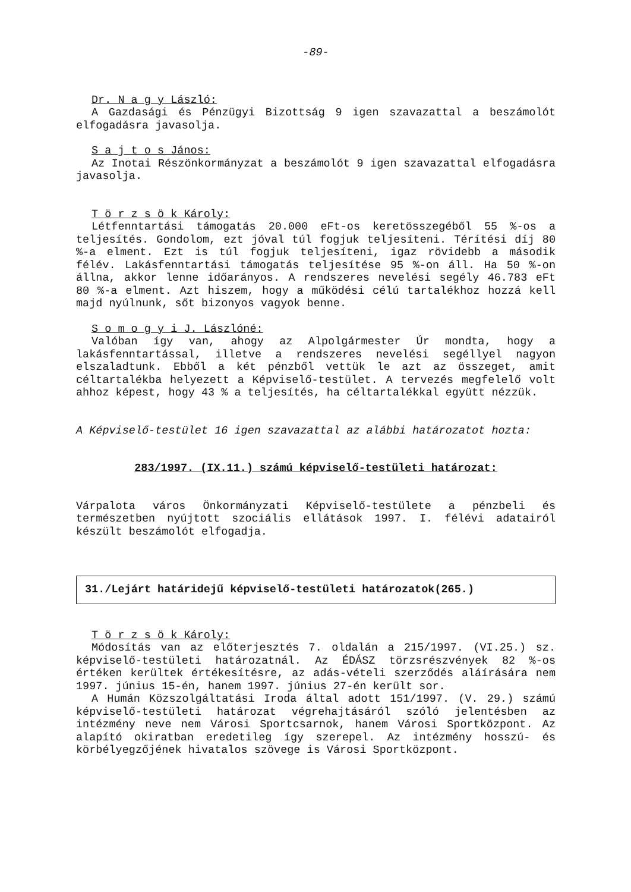-89-
Dr. N a g y László:
A Gazdasági és Pénzügyi Bizottság 9 igen szavazattal a beszámolót elfogadásra javasolja.
S a j t o s János:
Az Inotai Részönkormányzat a beszámolót 9 igen szavazattal elfogadásra javasolja.
T ö r z s ö k Károly:
Létfenntartási támogatás 20.000 eFt-os keretösszegéből 55 %-os a teljesítés. Gondolom, ezt jóval túl fogjuk teljesíteni. Térítési díj 80 %-a elment. Ezt is túl fogjuk teljesíteni, igaz rövidebb a második félév. Lakásfenntartási támogatás teljesítése 95 %-on áll. Ha 50 %-on állna, akkor lenne időarányos. A rendszeres nevelési segély 46.783 eFt 80 %-a elment. Azt hiszem, hogy a működési célú tartalékhoz hozzá kell majd nyúlnunk, sőt bizonyos vagyok benne.
S o m o g y i J. Lászlóné:
Valóban így van, ahogy az Alpolgármester Úr mondta, hogy a lakásfenntartással, illetve a rendszeres nevelési segéllyel nagyon elszaladtunk. Ebből a két pénzből vettük le azt az összeget, amit céltartalékba helyezett a Képviselő-testület. A tervezés megfelelő volt ahhoz képest, hogy 43 % a teljesítés, ha céltartalékkal együtt nézzük.
A Képviselő-testület 16 igen szavazattal az alábbi határozatot hozta:
283/1997. (IX.11.) számú képviselő-testületi határozat:
Várpalota város Önkormányzati Képviselő-testülete a pénzbeli és természetben nyújtott szociális ellátások 1997. I. félévi adatairól készült beszámolót elfogadja.
31./Lejárt határidejű képviselő-testületi határozatok(265.)
T ö r z s ö k Károly:
Módosítás van az előterjesztés 7. oldalán a 215/1997. (VI.25.) sz. képviselő-testületi határozatnál. Az ÉDÁSZ törzsrészvények 82 %-os értéken kerültek értékesítésre, az adás-vételi szerződés aláírására nem 1997. június 15-én, hanem 1997. június 27-én került sor.
A Humán Közszolgáltatási Iroda által adott 151/1997. (V. 29.) számú képviselő-testületi határozat végrehajtásáról szóló jelentésben az intézmény neve nem Városi Sportcsarnok, hanem Városi Sportközpont. Az alapító okiratban eredetileg így szerepel. Az intézmény hosszú- és körbélyegzőjének hivatalos szövege is Városi Sportközpont.